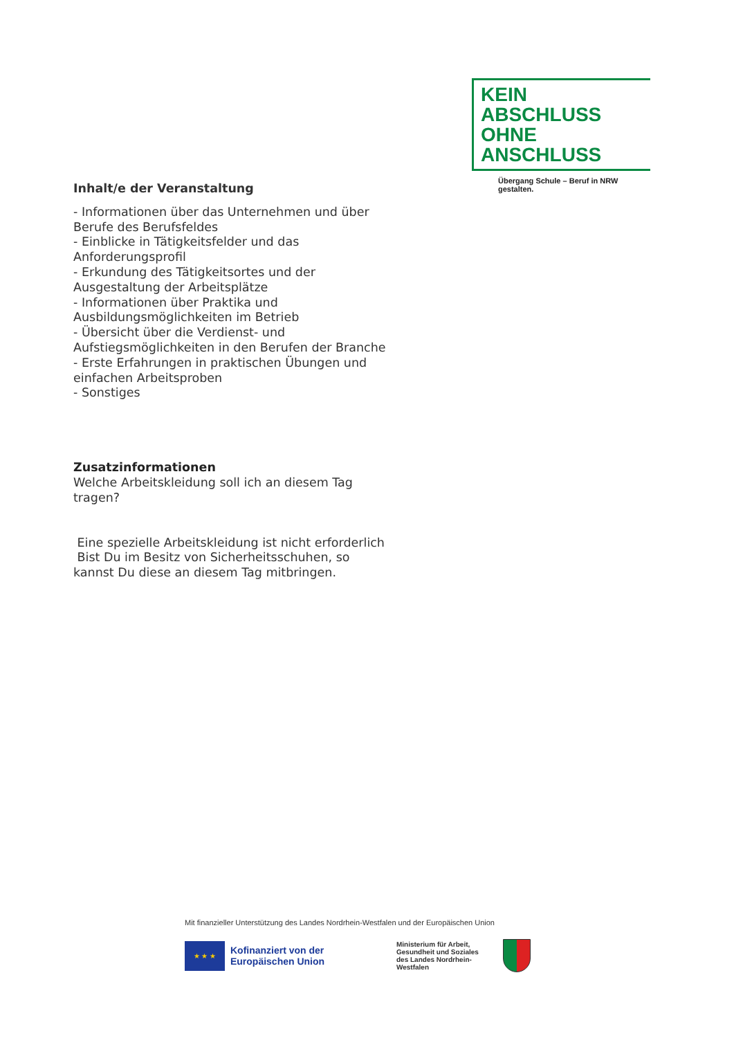KEIN ABSCHLUSS
OHNE ANSCHLUSS
Übergang Schule – Beruf in NRW gestalten.
Inhalt/e der Veranstaltung
- Informationen über das Unternehmen und über Berufe des Berufsfeldes
- Einblicke in Tätigkeitsfelder und das Anforderungsprofil
- Erkundung des Tätigkeitsortes und der Ausgestaltung der Arbeitsplätze
- Informationen über Praktika und Ausbildungsmöglichkeiten im Betrieb
- Übersicht über die Verdienst- und Aufstiegsmöglichkeiten in den Berufen der Branche
- Erste Erfahrungen in praktischen Übungen und einfachen Arbeitsproben
- Sonstiges
Zusatzinformationen
Welche Arbeitskleidung soll ich an diesem Tag tragen?
Eine spezielle Arbeitskleidung ist nicht erforderlich
Bist Du im Besitz von Sicherheitsschuhen, so kannst Du diese an diesem Tag mitbringen.
Mit finanzieller Unterstützung des Landes Nordrhein-Westfalen und der Europäischen Union
★ ★ ★
Kofinanziert von der
Europäischen Union
Ministerium für Arbeit,
Gesundheit und Soziales
des Landes Nordrhein-Westfalen